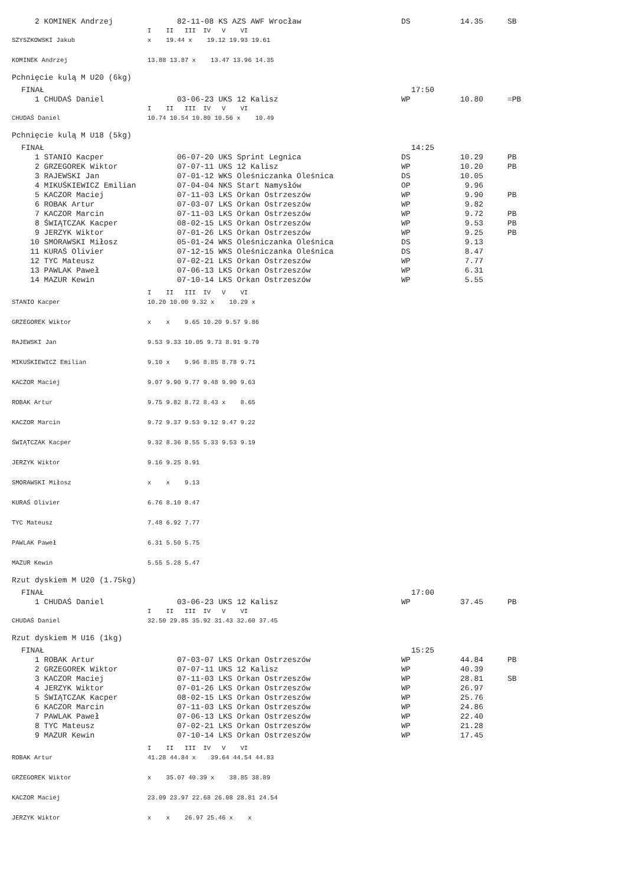| 2 KOMINEK Andrzej | 82-11-08 KS AZS AWF Wrocław | DS | 14.35 | SB |
| | I II III IV V VI |
| SZYSZKOWSKI Jakub | x 19.44 x 19.12 19.93 19.61 |
| KOMINEK Andrzej | 13.88 13.87 x 13.47 13.96 14.35 |
Pchnięcie kulą M U20 (6kg)
FINAŁ 17:50
| 1 CHUDAŚ Daniel | 03-06-23 UKS 12 Kalisz | WP | 10.80 | =PB |
| | I II III IV V VI |
| CHUDAŚ Daniel | 10.74 10.54 10.80 10.56 x 10.49 |
Pchnięcie kulą M U18 (5kg)
FINAŁ 14:25
| 1 STANIO Kacper | 06-07-20 UKS Sprint Legnica | DS | 10.29 | PB |
| 2 GRZEGOREK Wiktor | 07-07-11 UKS 12 Kalisz | WP | 10.20 | PB |
| 3 RAJEWSKI Jan | 07-01-12 WKS Oleśniczanka Oleśnica | DS | 10.05 | |
| 4 MIKUŚKIEWICZ Emilian | 07-04-04 NKS Start Namysłów | OP | 9.96 | |
| 5 KACZOR Maciej | 07-11-03 LKS Orkan Ostrzeszów | WP | 9.90 | PB |
| 6 ROBAK Artur | 07-03-07 LKS Orkan Ostrzeszów | WP | 9.82 | |
| 7 KACZOR Marcin | 07-11-03 LKS Orkan Ostrzeszów | WP | 9.72 | PB |
| 8 ŚWIĄTCZAK Kacper | 08-02-15 LKS Orkan Ostrzeszów | WP | 9.53 | PB |
| 9 JERZYK Wiktor | 07-01-26 LKS Orkan Ostrzeszów | WP | 9.25 | PB |
| 10 SMORAWSKI Miłosz | 05-01-24 WKS Oleśniczanka Oleśnica | DS | 9.13 | |
| 11 KURAŚ Olivier | 07-12-15 WKS Oleśniczanka Oleśnica | DS | 8.47 | |
| 12 TYC Mateusz | 07-02-21 LKS Orkan Ostrzeszów | WP | 7.77 | |
| 13 PAWLAK Paweł | 07-06-13 LKS Orkan Ostrzeszów | WP | 6.31 | |
| 14 MAZUR Kewin | 07-10-14 LKS Orkan Ostrzeszów | WP | 5.55 | |
| | I II III IV V VI |
| STANIO Kacper | 10.20 10.00 9.32 x 10.29 x |
| GRZEGOREK Wiktor | x x 9.65 10.20 9.57 9.86 |
| RAJEWSKI Jan | 9.53 9.33 10.05 9.73 8.91 9.79 |
| MIKUŚKIEWICZ Emilian | 9.10 x 9.96 8.85 8.78 9.71 |
| KACZOR Maciej | 9.07 9.90 9.77 9.48 9.90 9.63 |
| ROBAK Artur | 9.75 9.82 8.72 8.43 x 8.65 |
| KACZOR Marcin | 9.72 9.37 9.53 9.12 9.47 9.22 |
| ŚWIĄTCZAK Kacper | 9.32 8.36 8.55 5.33 9.53 9.19 |
| JERZYK Wiktor | 9.16 9.25 8.91 |
| SMORAWSKI Miłosz | x x 9.13 |
| KURAŚ Olivier | 6.76 8.10 8.47 |
| TYC Mateusz | 7.48 6.92 7.77 |
| PAWLAK Paweł | 6.31 5.50 5.75 |
| MAZUR Kewin | 5.55 5.28 5.47 |
Rzut dyskiem M U20 (1.75kg)
FINAŁ 17:00
| 1 CHUDAŚ Daniel | 03-06-23 UKS 12 Kalisz | WP | 37.45 | PB |
| | I II III IV V VI |
| CHUDAŚ Daniel | 32.50 29.85 35.92 31.43 32.60 37.45 |
Rzut dyskiem M U16 (1kg)
FINAŁ 15:25
| 1 ROBAK Artur | 07-03-07 LKS Orkan Ostrzeszów | WP | 44.84 | PB |
| 2 GRZEGOREK Wiktor | 07-07-11 UKS 12 Kalisz | WP | 40.39 | |
| 3 KACZOR Maciej | 07-11-03 LKS Orkan Ostrzeszów | WP | 28.81 | SB |
| 4 JERZYK Wiktor | 07-01-26 LKS Orkan Ostrzeszów | WP | 26.97 | |
| 5 ŚWIĄTCZAK Kacper | 08-02-15 LKS Orkan Ostrzeszów | WP | 25.76 | |
| 6 KACZOR Marcin | 07-11-03 LKS Orkan Ostrzeszów | WP | 24.86 | |
| 7 PAWLAK Paweł | 07-06-13 LKS Orkan Ostrzeszów | WP | 22.40 | |
| 8 TYC Mateusz | 07-02-21 LKS Orkan Ostrzeszów | WP | 21.28 | |
| 9 MAZUR Kewin | 07-10-14 LKS Orkan Ostrzeszów | WP | 17.45 | |
| | I II III IV V VI |
| ROBAK Artur | 41.28 44.84 x 39.64 44.54 44.83 |
| GRZEGOREK Wiktor | x 35.07 40.39 x 38.85 38.89 |
| KACZOR Maciej | 23.09 23.97 22.68 26.08 28.81 24.54 |
| JERZYK Wiktor | x x 26.97 25.46 x x |